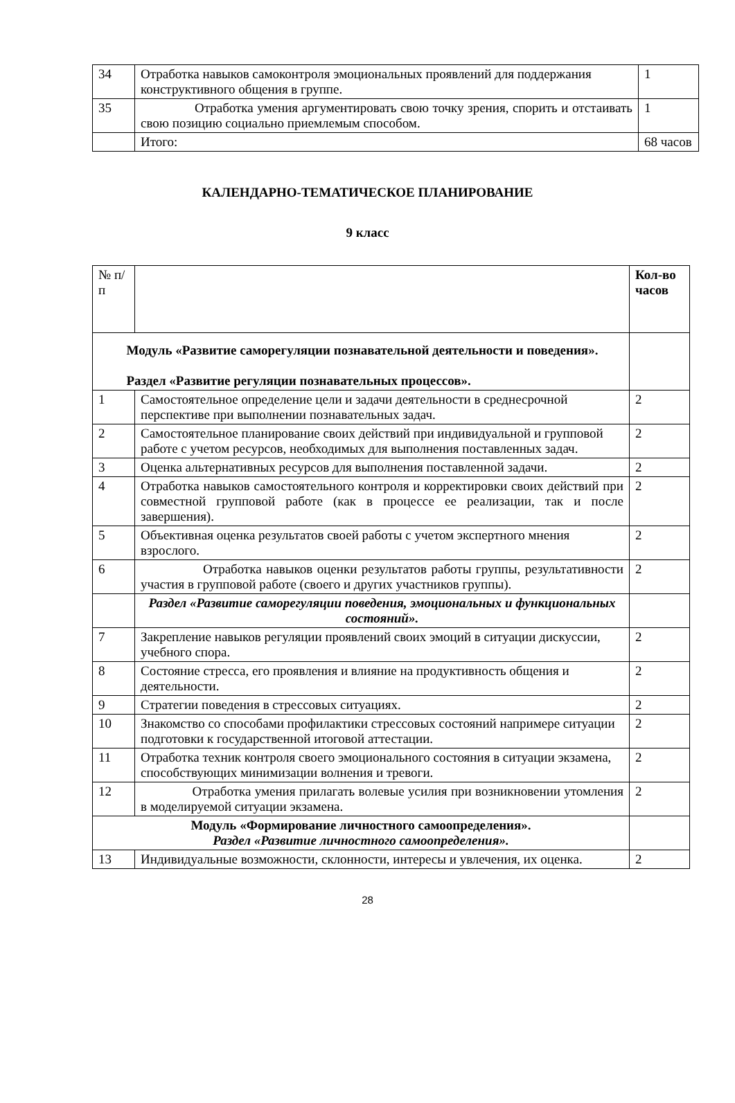| 34 | Отработка навыков самоконтроля эмоциональных проявлений для поддержания конструктивного общения в группе. | 1 |
| 35 | Отработка умения аргументировать свою точку зрения, спорить и отстаивать свою позицию социально приемлемым способом. | 1 |
| | Итого: | 68 часов |
КАЛЕНДАРНО-ТЕМАТИЧЕСКОЕ ПЛАНИРОВАНИЕ
9 класс
| № п/п | | Кол-во часов |
| --- | --- | --- |
| Модуль «Развитие саморегуляции познавательной деятельности и поведения». Раздел «Развитие регуляции познавательных процессов». | | |
| 1 | Самостоятельное определение цели и задачи деятельности в среднесрочной перспективе при выполнении познавательных задач. | 2 |
| 2 | Самостоятельное планирование своих действий при индивидуальной и групповой работе с учетом ресурсов, необходимых для выполнения поставленных задач. | 2 |
| 3 | Оценка альтернативных ресурсов для выполнения поставленной задачи. | 2 |
| 4 | Отработка навыков самостоятельного контроля и корректировки своих действий при совместной групповой работе (как в процессе ее реализации, так и после завершения). | 2 |
| 5 | Объективная оценка результатов своей работы с учетом экспертного мнения взрослого. | 2 |
| 6 | Отработка навыков оценки результатов работы группы, результативности участия в групповой работе (своего и других участников группы). | 2 |
| | Раздел «Развитие саморегуляции поведения, эмоциональных и функциональных состояний». | |
| 7 | Закрепление навыков регуляции проявлений своих эмоций в ситуации дискуссии, учебного спора. | 2 |
| 8 | Состояние стресса, его проявления и влияние на продуктивность общения и деятельности. | 2 |
| 9 | Стратегии поведения в стрессовых ситуациях. | 2 |
| 10 | Знакомство со способами профилактики стрессовых состояний напримере ситуации подготовки к государственной итоговой аттестации. | 2 |
| 11 | Отработка техник контроля своего эмоционального состояния в ситуации экзамена, способствующих минимизации волнения и тревоги. | 2 |
| 12 | Отработка умения прилагать волевые усилия при возникновении утомления в моделируемой ситуации экзамена. | 2 |
| Модуль «Формирование личностного самоопределения». Раздел «Развитие личностного самоопределения». | | |
| 13 | Индивидуальные возможности, склонности, интересы и увлечения, их оценка. | 2 |
28